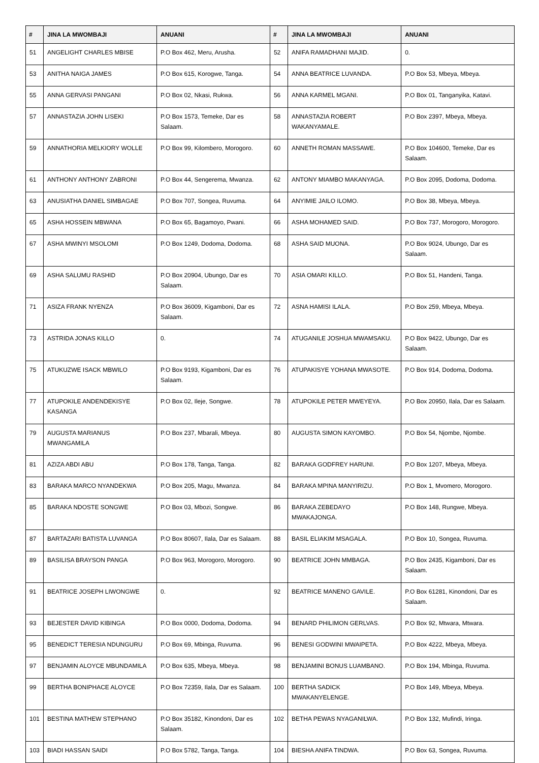| # | JINA LA MWOMBAJI | ANUANI | # | JINA LA MWOMBAJI | ANUANI |
| --- | --- | --- | --- | --- | --- |
| 51 | ANGELIGHT CHARLES MBISE | P.O Box 462, Meru, Arusha. | 52 | ANIFA RAMADHANI MAJID. | 0. |
| 53 | ANITHA NAIGA JAMES | P.O Box 615, Korogwe, Tanga. | 54 | ANNA BEATRICE LUVANDA. | P.O Box 53, Mbeya, Mbeya. |
| 55 | ANNA GERVASI PANGANI | P.O Box 02, Nkasi, Rukwa. | 56 | ANNA KARMEL MGANI. | P.O Box 01, Tanganyika, Katavi. |
| 57 | ANNASTAZIA JOHN LISEKI | P.O Box 1573, Temeke, Dar es Salaam. | 58 | ANNASTAZIA ROBERT WAKANYAMALE. | P.O Box 2397, Mbeya, Mbeya. |
| 59 | ANNATHORIA MELKIORY WOLLE | P.O Box 99, Kilombero, Morogoro. | 60 | ANNETH ROMAN MASSAWE. | P.O Box 104600, Temeke, Dar es Salaam. |
| 61 | ANTHONY ANTHONY ZABRONI | P.O Box 44, Sengerema, Mwanza. | 62 | ANTONY MIAMBO MAKANYAGA. | P.O Box 2095, Dodoma, Dodoma. |
| 63 | ANUSIATHA DANIEL SIMBAGAE | P.O Box 707, Songea, Ruvuma. | 64 | ANYIMIE JAILO ILOMO. | P.O Box 38, Mbeya, Mbeya. |
| 65 | ASHA HOSSEIN MBWANA | P.O Box 65, Bagamoyo, Pwani. | 66 | ASHA MOHAMED SAID. | P.O Box 737, Morogoro, Morogoro. |
| 67 | ASHA MWINYI MSOLOMI | P.O Box 1249, Dodoma, Dodoma. | 68 | ASHA SAID MUONA. | P.O Box 9024, Ubungo, Dar es Salaam. |
| 69 | ASHA SALUMU RASHID | P.O Box 20904, Ubungo, Dar es Salaam. | 70 | ASIA OMARI KILLO. | P.O Box 51, Handeni, Tanga. |
| 71 | ASIZA FRANK NYENZA | P.O Box 36009, Kigamboni, Dar es Salaam. | 72 | ASNA HAMISI ILALA. | P.O Box 259, Mbeya, Mbeya. |
| 73 | ASTRIDA JONAS KILLO | 0. | 74 | ATUGANILE JOSHUA MWAMSAKU. | P.O Box 9422, Ubungo, Dar es Salaam. |
| 75 | ATUKUZWE ISACK MBWILO | P.O Box 9193, Kigamboni, Dar es Salaam. | 76 | ATUPAKISYE YOHANA MWASOTE. | P.O Box 914, Dodoma, Dodoma. |
| 77 | ATUPOKILE ANDENDEKISYE KASANGA | P.O Box 02, Ileje, Songwe. | 78 | ATUPOKILE PETER MWEYEYA. | P.O Box 20950, Ilala, Dar es Salaam. |
| 79 | AUGUSTA MARIANUS MWANGAMILA | P.O Box 237, Mbarali, Mbeya. | 80 | AUGUSTA SIMON KAYOMBO. | P.O Box 54, Njombe, Njombe. |
| 81 | AZIZA ABDI ABU | P.O Box 178, Tanga, Tanga. | 82 | BARAKA GODFREY HARUNI. | P.O Box 1207, Mbeya, Mbeya. |
| 83 | BARAKA MARCO NYANDEKWA | P.O Box 205, Magu, Mwanza. | 84 | BARAKA MPINA MANYIRIZU. | P.O Box 1, Mvomero, Morogoro. |
| 85 | BARAKA NDOSTE SONGWE | P.O Box 03, Mbozi, Songwe. | 86 | BARAKA ZEBEDAYO MWAKAJONGA. | P.O Box 148, Rungwe, Mbeya. |
| 87 | BARTAZARI BATISTA LUVANGA | P.O Box 80607, Ilala, Dar es Salaam. | 88 | BASIL ELIAKIM MSAGALA. | P.O Box 10, Songea, Ruvuma. |
| 89 | BASILISA BRAYSON PANGA | P.O Box 963, Morogoro, Morogoro. | 90 | BEATRICE JOHN MMBAGA. | P.O Box 2435, Kigamboni, Dar es Salaam. |
| 91 | BEATRICE JOSEPH LIWONGWE | 0. | 92 | BEATRICE MANENO GAVILE. | P.O Box 61281, Kinondoni, Dar es Salaam. |
| 93 | BEJESTER DAVID KIBINGA | P.O Box 0000, Dodoma, Dodoma. | 94 | BENARD PHILIMON GERLVAS. | P.O Box 92, Mtwara, Mtwara. |
| 95 | BENEDICT TERESIA NDUNGURU | P.O Box 69, Mbinga, Ruvuma. | 96 | BENESI GODWINI MWAIPETA. | P.O Box 4222, Mbeya, Mbeya. |
| 97 | BENJAMIN ALOYCE MBUNDAMILA | P.O Box 635, Mbeya, Mbeya. | 98 | BENJAMINI BONUS LUAMBANO. | P.O Box 194, Mbinga, Ruvuma. |
| 99 | BERTHA BONIPHACE ALOYCE | P.O Box 72359, Ilala, Dar es Salaam. | 100 | BERTHA SADICK MWAKANYELENGE. | P.O Box 149, Mbeya, Mbeya. |
| 101 | BESTINA MATHEW STEPHANO | P.O Box 35182, Kinondoni, Dar es Salaam. | 102 | BETHA PEWAS NYAGANILWA. | P.O Box 132, Mufindi, Iringa. |
| 103 | BIADI HASSAN SAIDI | P.O Box 5782, Tanga, Tanga. | 104 | BIESHA ANIFA TINDWA. | P.O Box 63, Songea, Ruvuma. |